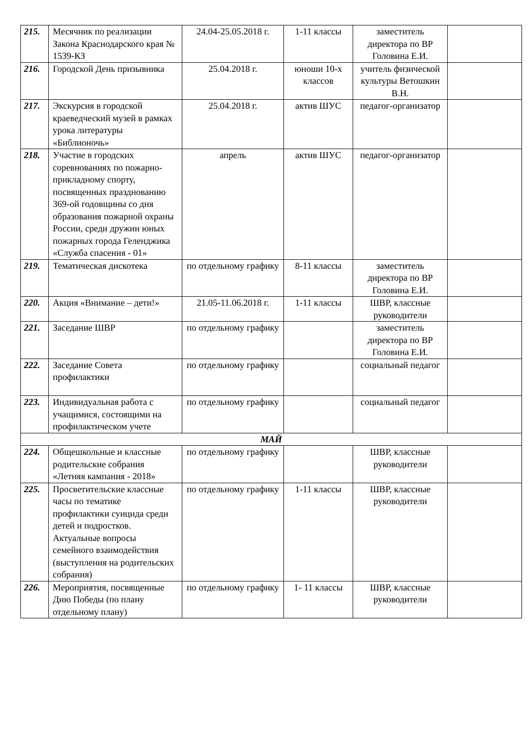| 215. | Месячник по реализации Закона Краснодарского края № 1539-КЗ | 24.04-25.05.2018 г. | 1-11 классы | заместитель директора по ВР Головина Е.И. | |
| 216. | Городской День призывника | 25.04.2018 г. | юноши 10-х классов | учитель физической культуры Ветошкин В.Н. | |
| 217. | Экскурсия в городской краеведческий музей в рамках урока литературы «Библионочь» | 25.04.2018 г. | актив ШУС | педагог-организатор | |
| 218. | Участие в городских соревнованиях по пожарно-прикладному спорту, посвященных празднованию 369-ой годовщины со дня образования пожарной охраны России, среди дружин юных пожарных города Геленджика «Служба спасения - 01» | апрель | актив ШУС | педагог-организатор | |
| 219. | Тематическая дискотека | по отдельному графику | 8-11 классы | заместитель директора по ВР Головина Е.И. | |
| 220. | Акция «Внимание – дети!» | 21.05-11.06.2018 г. | 1-11 классы | ШВР, классные руководители | |
| 221. | Заседание ШВР | по отдельному графику | | заместитель директора по ВР Головина Е.И. | |
| 222. | Заседание Совета профилактики | по отдельному графику | | социальный педагог | |
| 223. | Индивидуальная работа с учащимися, состоящими на профилактическом учете | по отдельному графику | | социальный педагог | |
| МАЙ | | | | | |
| 224. | Общешкольные и классные родительские собрания «Летняя кампания - 2018» | по отдельному графику | | ШВР, классные руководители | |
| 225. | Просветительские классные часы по тематике профилактики суицида среди детей и подростков. Актуальные вопросы семейного взаимодействия (выступления на родительских собрания) | по отдельному графику | 1-11 классы | ШВР, классные руководители | |
| 226. | Мероприятия, посвященные Дню Победы (по плану отдельному плану) | по отдельному графику | 1- 11 классы | ШВР, классные руководители | |